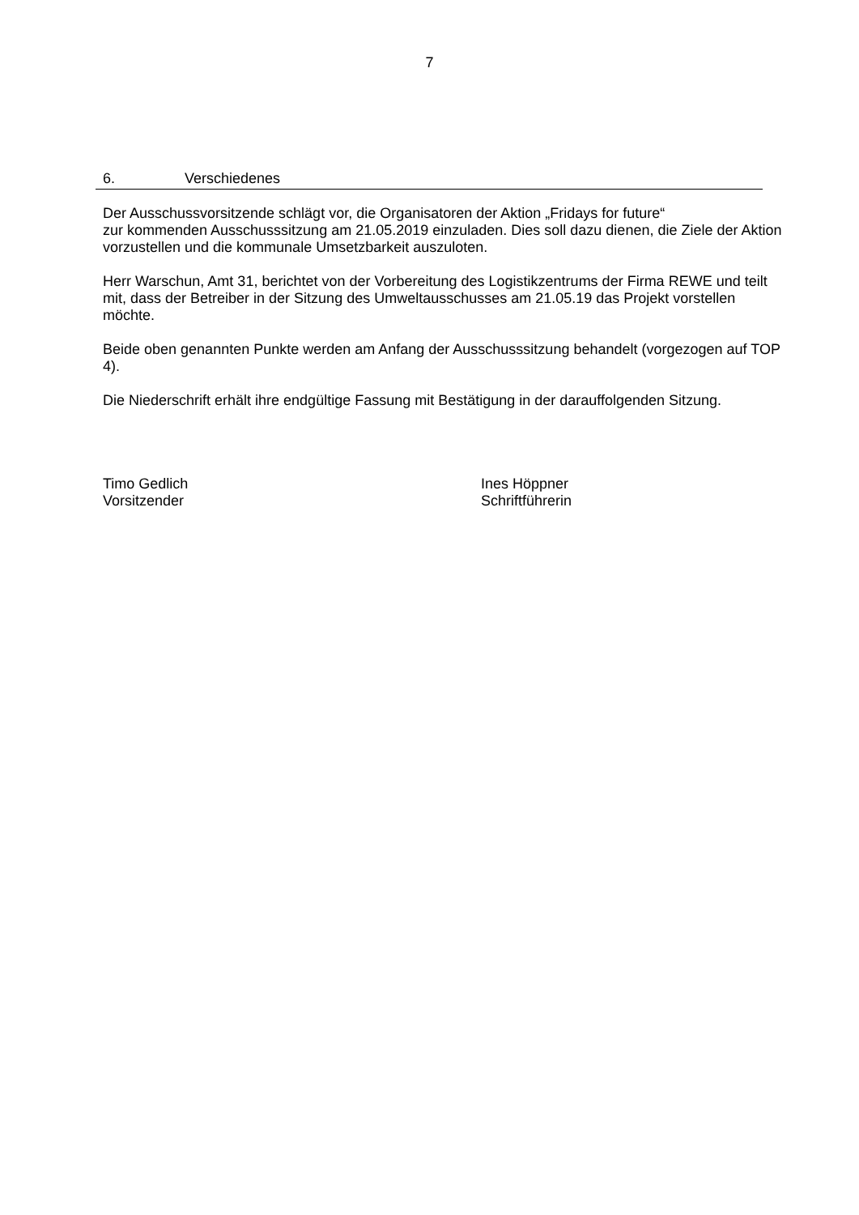7
6. Verschiedenes
Der Ausschussvorsitzende schlägt vor, die Organisatoren der Aktion „Fridays for future“
zur kommenden Ausschusssitzung am 21.05.2019 einzuladen. Dies soll dazu dienen, die Ziele der Aktion vorzustellen und die kommunale Umsetzbarkeit auszuloten.
Herr Warschun, Amt 31, berichtet von der Vorbereitung des Logistikzentrums der Firma REWE und teilt mit, dass der Betreiber in der Sitzung des Umweltausschusses am 21.05.19 das Projekt vorstellen möchte.
Beide oben genannten Punkte werden am Anfang der Ausschusssitzung behandelt (vorgezogen auf TOP 4).
Die Niederschrift erhält ihre endgültige Fassung mit Bestätigung in der darauffolgenden Sitzung.
Timo Gedlich
Vorsitzender
Ines Höppner
Schriftführerin